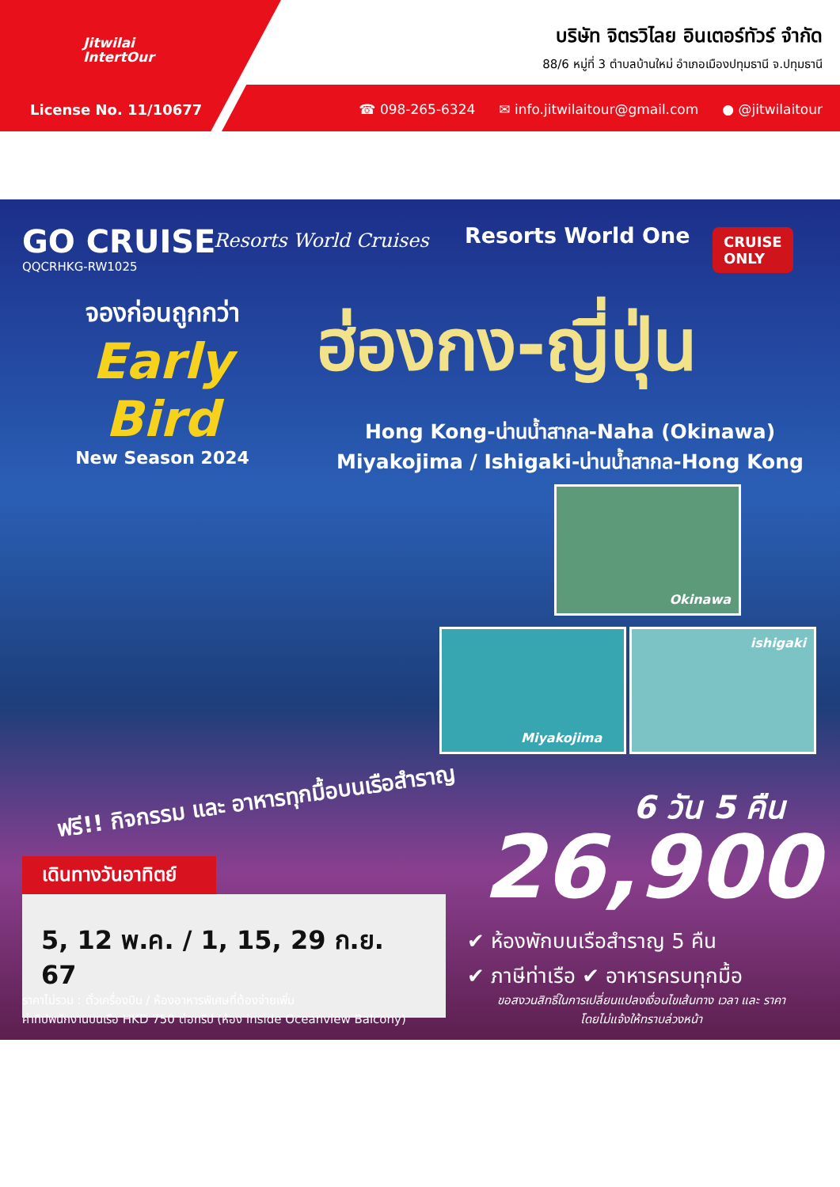Jitwilai
IntertOur
บริษัท จิตรวิไลย อินเตอร์ทัวร์ จำกัด
88/6 หมู่ที่ 3 ตำบลบ้านใหม่ อำเภอเมืองปทุมธานี จ.ปทุมธานี
License No. 11/10677
☎ 098-265-6324 ✉ info.jitwilaitour@gmail.com ● @jitwilaitour
GO CRUISE
QQCRHKG-RW1025
Resorts World Cruises Resorts World One
CRUISE
ONLY
จองก่อนถูกกว่า
Early Bird
New Season 2024
ฮ่องกง-ญี่ปุ่น
Hong Kong-น่านน้ำสากล-Naha (Okinawa)
Miyakojima / Ishigaki-น่านน้ำสากล-Hong Kong
Okinawa
Miyakojima ishigaki
ฟรี!! กิจกรรม และ อาหารทุกมื้อบนเรือสำราญ
เดินทางวันอาทิตย์
5, 12 พ.ค. / 1, 15, 29 ก.ย. 67
6 วัน 5 คืน
26,900
✔ ห้องพักบนเรือสำราญ 5 คืน
✔ ภาษีท่าเรือ ✔ อาหารครบทุกมื้อ
ราคาไม่รวม : ตั๋วเครื่องบิน / ห้องอาหารพิเศษที่ต้องจ่ายเพิ่ม
ค่าทิปพนักงานบนเรือ HKD 750 ต่อทริป (ห้อง inside Oceanview Balcony)
ขอสงวนสิทธิ์ในการเปลี่ยนแปลงเงื่อนไขเส้นทาง เวลา และ ราคา
โดยไม่แจ้งให้ทราบล่วงหน้า